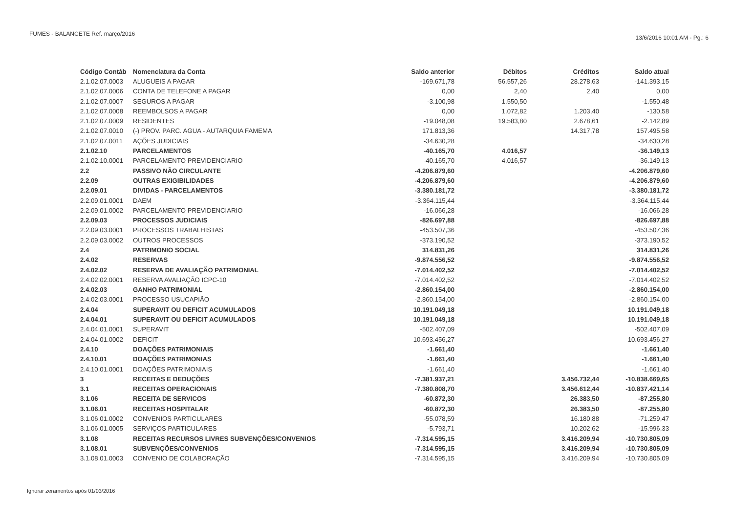FUMES - BALANCETE Ref. março/2016
13/6/2016 10:01 AM - Pg.: 6
| Código Contáb | Nomenclatura da Conta | Saldo anterior | Débitos | Créditos | Saldo atual |
| --- | --- | --- | --- | --- | --- |
| 2.1.02.07.0003 | ALUGUEIS A PAGAR | -169.671,78 | 56.557,26 | 28.278,63 | -141.393,15 |
| 2.1.02.07.0006 | CONTA DE TELEFONE A PAGAR | 0,00 | 2,40 | 2,40 | 0,00 |
| 2.1.02.07.0007 | SEGUROS A PAGAR | -3.100,98 | 1.550,50 | | -1.550,48 |
| 2.1.02.07.0008 | REEMBOLSOS A PAGAR | 0,00 | 1.072,82 | 1.203,40 | -130,58 |
| 2.1.02.07.0009 | RESIDENTES | -19.048,08 | 19.583,80 | 2.678,61 | -2.142,89 |
| 2.1.02.07.0010 | (-) PROV. PARC. AGUA - AUTARQUIA FAMEMA | 171.813,36 | | 14.317,78 | 157.495,58 |
| 2.1.02.07.0011 | AÇÕES JUDICIAIS | -34.630,28 | | | -34.630,28 |
| 2.1.02.10 | PARCELAMENTOS | -40.165,70 | 4.016,57 | | -36.149,13 |
| 2.1.02.10.0001 | PARCELAMENTO PREVIDENCIARIO | -40.165,70 | 4.016,57 | | -36.149,13 |
| 2.2 | PASSIVO NÃO CIRCULANTE | -4.206.879,60 | | | -4.206.879,60 |
| 2.2.09 | OUTRAS EXIGIBILIDADES | -4.206.879,60 | | | -4.206.879,60 |
| 2.2.09.01 | DIVIDAS - PARCELAMENTOS | -3.380.181,72 | | | -3.380.181,72 |
| 2.2.09.01.0001 | DAEM | -3.364.115,44 | | | -3.364.115,44 |
| 2.2.09.01.0002 | PARCELAMENTO PREVIDENCIARIO | -16.066,28 | | | -16.066,28 |
| 2.2.09.03 | PROCESSOS JUDICIAIS | -826.697,88 | | | -826.697,88 |
| 2.2.09.03.0001 | PROCESSOS TRABALHISTAS | -453.507,36 | | | -453.507,36 |
| 2.2.09.03.0002 | OUTROS PROCESSOS | -373.190,52 | | | -373.190,52 |
| 2.4 | PATRIMONIO SOCIAL | 314.831,26 | | | 314.831,26 |
| 2.4.02 | RESERVAS | -9.874.556,52 | | | -9.874.556,52 |
| 2.4.02.02 | RESERVA DE AVALIAÇÃO PATRIMONIAL | -7.014.402,52 | | | -7.014.402,52 |
| 2.4.02.02.0001 | RESERVA AVALIAÇÃO ICPC-10 | -7.014.402,52 | | | -7.014.402,52 |
| 2.4.02.03 | GANHO PATRIMONIAL | -2.860.154,00 | | | -2.860.154,00 |
| 2.4.02.03.0001 | PROCESSO USUCAPIÃO | -2.860.154,00 | | | -2.860.154,00 |
| 2.4.04 | SUPERAVIT OU DEFICIT ACUMULADOS | 10.191.049,18 | | | 10.191.049,18 |
| 2.4.04.01 | SUPERAVIT OU DEFICIT ACUMULADOS | 10.191.049,18 | | | 10.191.049,18 |
| 2.4.04.01.0001 | SUPERAVIT | -502.407,09 | | | -502.407,09 |
| 2.4.04.01.0002 | DEFICIT | 10.693.456,27 | | | 10.693.456,27 |
| 2.4.10 | DOAÇÕES PATRIMONIAIS | -1.661,40 | | | -1.661,40 |
| 2.4.10.01 | DOAÇÕES PATRIMONIAS | -1.661,40 | | | -1.661,40 |
| 2.4.10.01.0001 | DOAÇÕES PATRIMONIAIS | -1.661,40 | | | -1.661,40 |
| 3 | RECEITAS E DEDUÇÕES | -7.381.937,21 | | 3.456.732,44 | -10.838.669,65 |
| 3.1 | RECEITAS OPERACIONAIS | -7.380.808,70 | | 3.456.612,44 | -10.837.421,14 |
| 3.1.06 | RECEITA DE SERVICOS | -60.872,30 | | 26.383,50 | -87.255,80 |
| 3.1.06.01 | RECEITAS HOSPITALAR | -60.872,30 | | 26.383,50 | -87.255,80 |
| 3.1.06.01.0002 | CONVENIOS PARTICULARES | -55.078,59 | | 16.180,88 | -71.259,47 |
| 3.1.06.01.0005 | SERVIÇOS PARTICULARES | -5.793,71 | | 10.202,62 | -15.996,33 |
| 3.1.08 | RECEITAS RECURSOS LIVRES SUBVENÇÕES/CONVENIOS | -7.314.595,15 | | 3.416.209,94 | -10.730.805,09 |
| 3.1.08.01 | SUBVENÇÕES/CONVENIOS | -7.314.595,15 | | 3.416.209,94 | -10.730.805,09 |
| 3.1.08.01.0003 | CONVENIO DE COLABORAÇÃO | -7.314.595,15 | | 3.416.209,94 | -10.730.805,09 |
Ignorar zeramentos após 01/03/2016